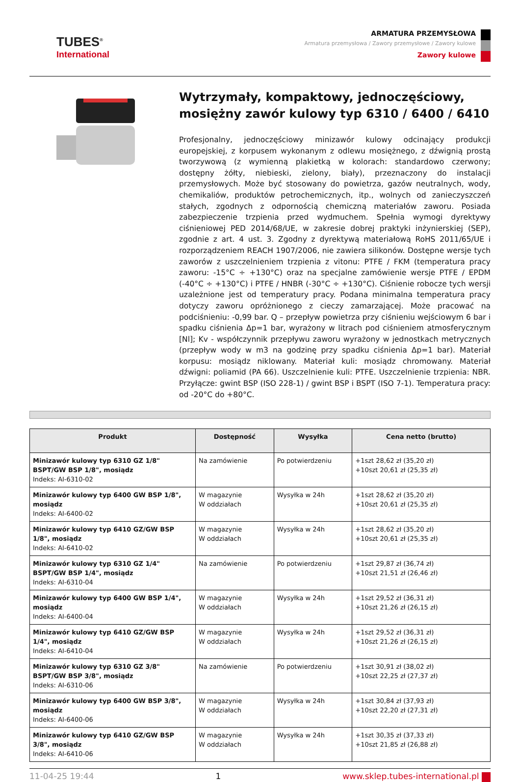TUBES<sup>®</sup>
International
ARMATURA PRZEMYSŁOWA
Armatura przemysłowa / Zawory przemysłowe / Zawory kulowe
Zawory kulowe
Wytrzymały, kompaktowy, jednoczęściowy, mosiężny zawór kulowy typ 6310 / 6400 / 6410
Profesjonalny, jednoczęściowy minizawór kulowy odcinający produkcji europejskiej, z korpusem wykonanym z odlewu mosiężnego, z dźwignią prostą tworzywową (z wymienną plakietką w kolorach: standardowo czerwony; dostępny żółty, niebieski, zielony, biały), przeznaczony do instalacji przemysłowych. Może być stosowany do powietrza, gazów neutralnych, wody, chemikaliów, produktów petrochemicznych, itp., wolnych od zanieczyszczeń stałych, zgodnych z odpornością chemiczną materiałów zaworu. Posiada zabezpieczenie trzpienia przed wydmuchem. Spełnia wymogi dyrektywy ciśnieniowej PED 2014/68/UE, w zakresie dobrej praktyki inżynierskiej (SEP), zgodnie z art. 4 ust. 3. Zgodny z dyrektywą materiałową RoHS 2011/65/UE i rozporządzeniem REACH 1907/2006, nie zawiera silikonów. Dostępne wersje tych zaworów z uszczelnieniem trzpienia z vitonu: PTFE / FKM (temperatura pracy zaworu: -15°C ÷ +130°C) oraz na specjalne zamówienie wersje PTFE / EPDM (-40°C ÷ +130°C) i PTFE / HNBR (-30°C ÷ +130°C). Ciśnienie robocze tych wersji uzależnione jest od temperatury pracy. Podana minimalna temperatura pracy dotyczy zaworu opróżnionego z cieczy zamarzającej. Może pracować na podciśnieniu: -0,99 bar. Q – przepływ powietrza przy ciśnieniu wejściowym 6 bar i spadku ciśnienia Δp=1 bar, wyrażony w litrach pod ciśnieniem atmosferycznym [Nl]; Kv - współczynnik przepływu zaworu wyrażony w jednostkach metrycznych (przepływ wody w m3 na godzinę przy spadku ciśnienia Δp=1 bar). Materiał korpusu: mosiądz niklowany. Materiał kuli: mosiądz chromowany. Materiał dźwigni: poliamid (PA 66). Uszczelnienie kuli: PTFE. Uszczelnienie trzpienia: NBR. Przyłącze: gwint BSP (ISO 228-1) / gwint BSP i BSPT (ISO 7-1). Temperatura pracy: od -20°C do +80°C.
| Produkt | Dostępność | Wysyłka | Cena netto (brutto) |
| --- | --- | --- | --- |
| Minizawór kulowy typ 6310 GZ 1/8" BSPT/GW BSP 1/8", mosiądz Indeks: AI-6310-02 | Na zamówienie | Po potwierdzeniu | +1szt 28,62 zł (35,20 zł) +10szt 20,61 zł (25,35 zł) |
| Minizawór kulowy typ 6400 GW BSP 1/8", mosiądz Indeks: AI-6400-02 | W magazynie W oddziałach | Wysyłka w 24h | +1szt 28,62 zł (35,20 zł) +10szt 20,61 zł (25,35 zł) |
| Minizawór kulowy typ 6410 GZ/GW BSP 1/8", mosiądz Indeks: AI-6410-02 | W magazynie W oddziałach | Wysyłka w 24h | +1szt 28,62 zł (35,20 zł) +10szt 20,61 zł (25,35 zł) |
| Minizawór kulowy typ 6310 GZ 1/4" BSPT/GW BSP 1/4", mosiądz Indeks: AI-6310-04 | Na zamówienie | Po potwierdzeniu | +1szt 29,87 zł (36,74 zł) +10szt 21,51 zł (26,46 zł) |
| Minizawór kulowy typ 6400 GW BSP 1/4", mosiądz Indeks: AI-6400-04 | W magazynie W oddziałach | Wysyłka w 24h | +1szt 29,52 zł (36,31 zł) +10szt 21,26 zł (26,15 zł) |
| Minizawór kulowy typ 6410 GZ/GW BSP 1/4", mosiądz Indeks: AI-6410-04 | W magazynie W oddziałach | Wysyłka w 24h | +1szt 29,52 zł (36,31 zł) +10szt 21,26 zł (26,15 zł) |
| Minizawór kulowy typ 6310 GZ 3/8" BSPT/GW BSP 3/8", mosiądz Indeks: AI-6310-06 | Na zamówienie | Po potwierdzeniu | +1szt 30,91 zł (38,02 zł) +10szt 22,25 zł (27,37 zł) |
| Minizawór kulowy typ 6400 GW BSP 3/8", mosiądz Indeks: AI-6400-06 | W magazynie W oddziałach | Wysyłka w 24h | +1szt 30,84 zł (37,93 zł) +10szt 22,20 zł (27,31 zł) |
| Minizawór kulowy typ 6410 GZ/GW BSP 3/8", mosiądz Indeks: AI-6410-06 | W magazynie W oddziałach | Wysyłka w 24h | +1szt 30,35 zł (37,33 zł) +10szt 21,85 zł (26,88 zł) |
11-04-25 19:44 1 www.sklep.tubes-international.pl